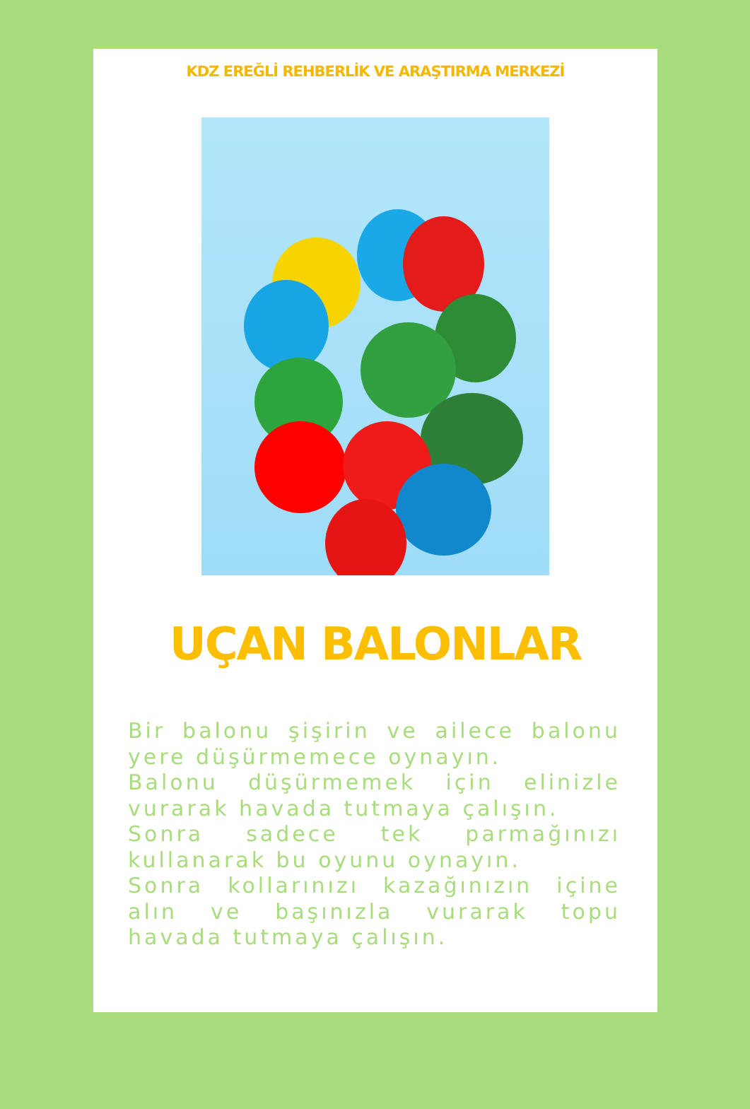KDZ EREĞLİ REHBERLİK VE ARAŞTIRMA MERKEZİ
UÇAN BALONLAR
Bir balonu şişirin ve ailece balonu yere düşürmemece oynayın.
Balonu düşürmemek için elinizle vurarak havada tutmaya çalışın.
Sonra sadece tek parmağınızı kullanarak bu oyunu oynayın.
Sonra kollarınızı kazağınızın içine alın ve başınızla vurarak topu havada tutmaya çalışın.